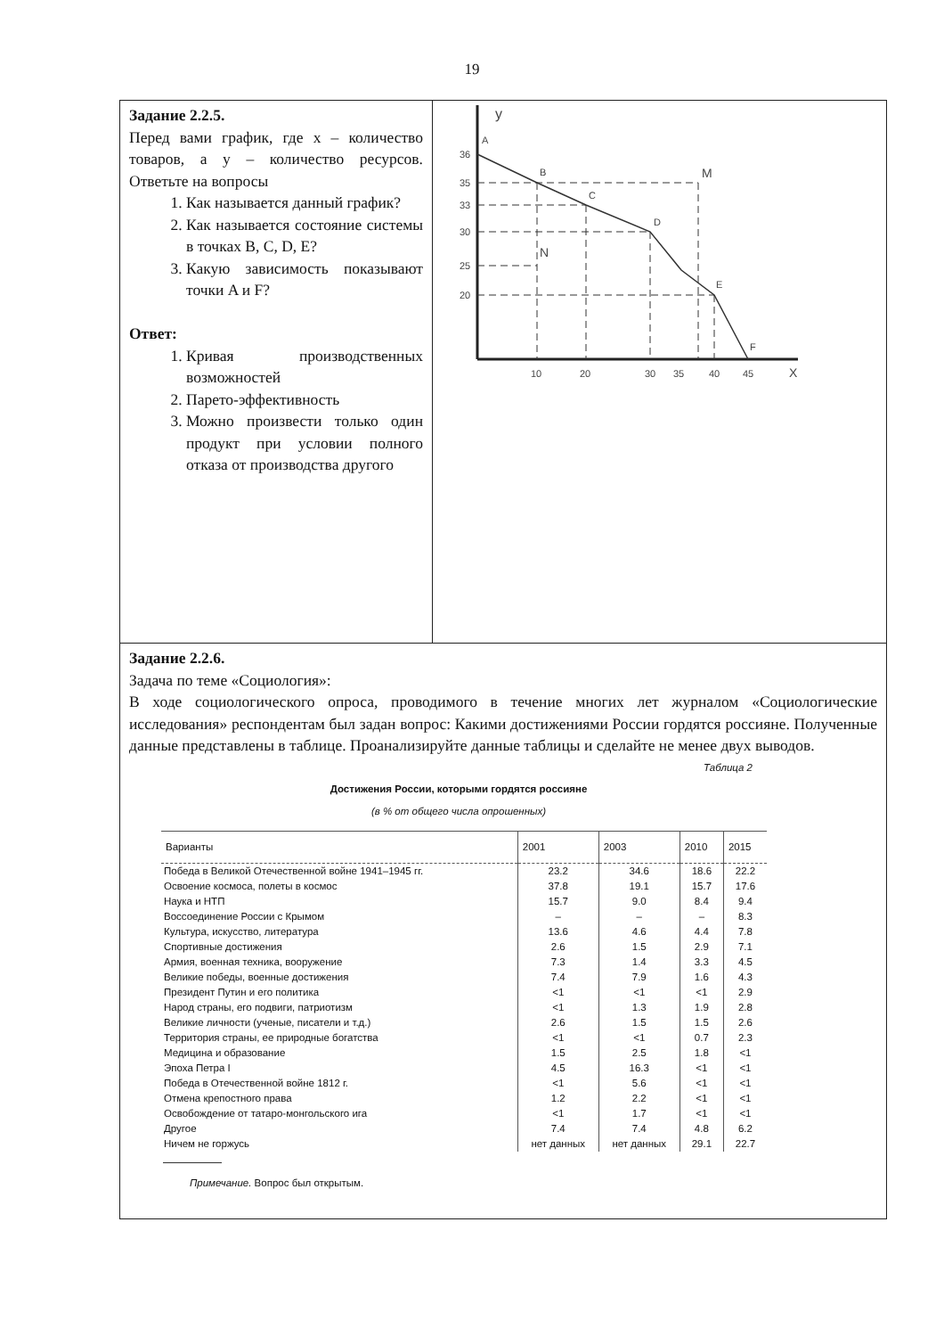19
| Задание 2.2.5. Перед вами график, где x – количество товаров, а y – количество ресурсов. Ответьте на вопросы 1. Как называется данный график? 2. Как называется состояние системы в точках B, C, D, E? 3. Какую зависимость показывают точки A и F? Ответ: 1. Кривая производственных возможностей 2. Парето-эффективность 3. Можно произвести только один продукт при условии полного отказа от производства другого | y X A B C D N M E F 36 35 33 30 25 20 10 20 30 35 40 45 |
| Задание 2.2.6. Задача по теме «Социология»: В ходе социологического опроса, проводимого в течение многих лет журналом «Социологические исследования» респондентам был задан вопрос: Какими достижениями России гордятся россияне. Полученные данные представлены в таблице. Проанализируйте данные таблицы и сделайте не менее двух выводов. Таблица 2 Достижения России, которыми гордятся россияне (в % от общего числа опрошенных) / Варианты / 2001 / 2003 / 2010 / 2015 / / --- / --- / --- / --- / --- / / Победа в Великой Отечественной войне 1941–1945 гг. / 23.2 / 34.6 / 18.6 / 22.2 / / Освоение космоса, полеты в космос / 37.8 / 19.1 / 15.7 / 17.6 / / Наука и НТП / 15.7 / 9.0 / 8.4 / 9.4 / / Воссоединение России с Крымом / – / – / – / 8.3 / / Культура, искусство, литература / 13.6 / 4.6 / 4.4 / 7.8 / / Спортивные достижения / 2.6 / 1.5 / 2.9 / 7.1 / / Армия, военная техника, вооружение / 7.3 / 1.4 / 3.3 / 4.5 / / Великие победы, военные достижения / 7.4 / 7.9 / 1.6 / 4.3 / / Президент Путин и его политика / <1 / <1 / <1 / 2.9 / / Народ страны, его подвиги, патриотизм / <1 / 1.3 / 1.9 / 2.8 / / Великие личности (ученые, писатели и т.д.) / 2.6 / 1.5 / 1.5 / 2.6 / / Территория страны, ее природные богатства / <1 / <1 / 0.7 / 2.3 / / Медицина и образование / 1.5 / 2.5 / 1.8 / <1 / / Эпоха Петра I / 4.5 / 16.3 / <1 / <1 / / Победа в Отечественной войне 1812 г. / <1 / 5.6 / <1 / <1 / / Отмена крепостного права / 1.2 / 2.2 / <1 / <1 / / Освобождение от татаро-монгольского ига / <1 / 1.7 / <1 / <1 / / Другое / 7.4 / 7.4 / 4.8 / 6.2 / / Ничем не горжусь / нет данных / нет данных / 29.1 / 22.7 / Примечание. Вопрос был открытым. | |